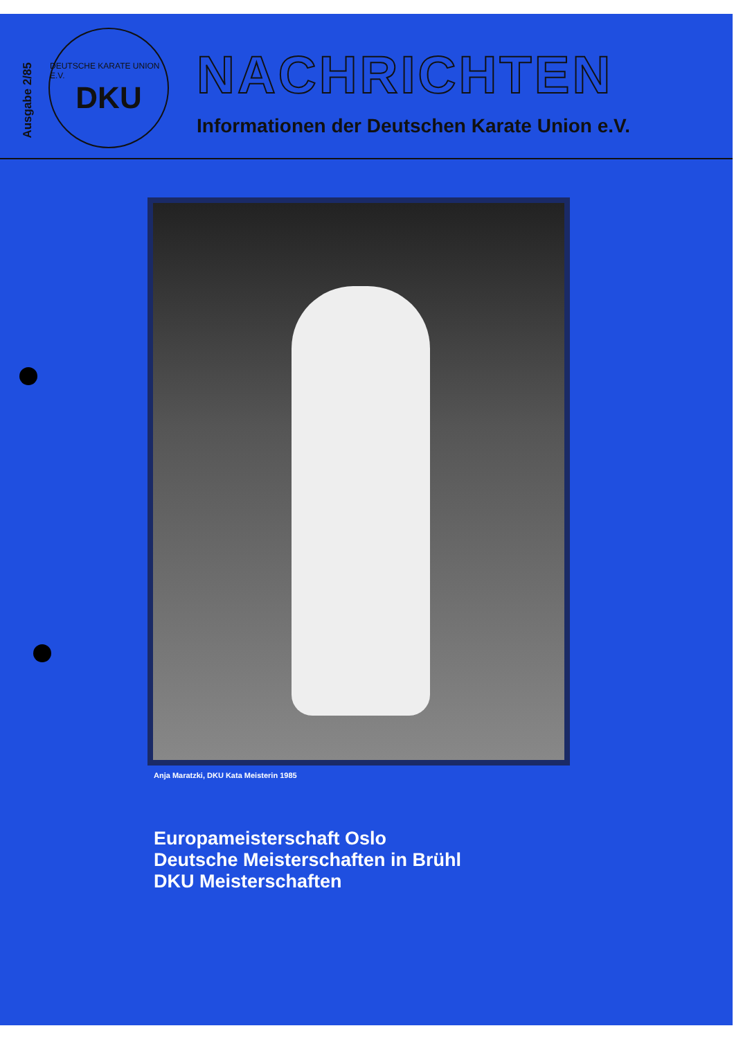Ausgabe 2/85
DEUTSCHE KARATE UNION E.V.
DKU
NACHRICHTEN
Informationen der Deutschen Karate Union e.V.
Anja Maratzki, DKU Kata Meisterin 1985
Europameisterschaft Oslo
Deutsche Meisterschaften in Brühl
DKU Meisterschaften